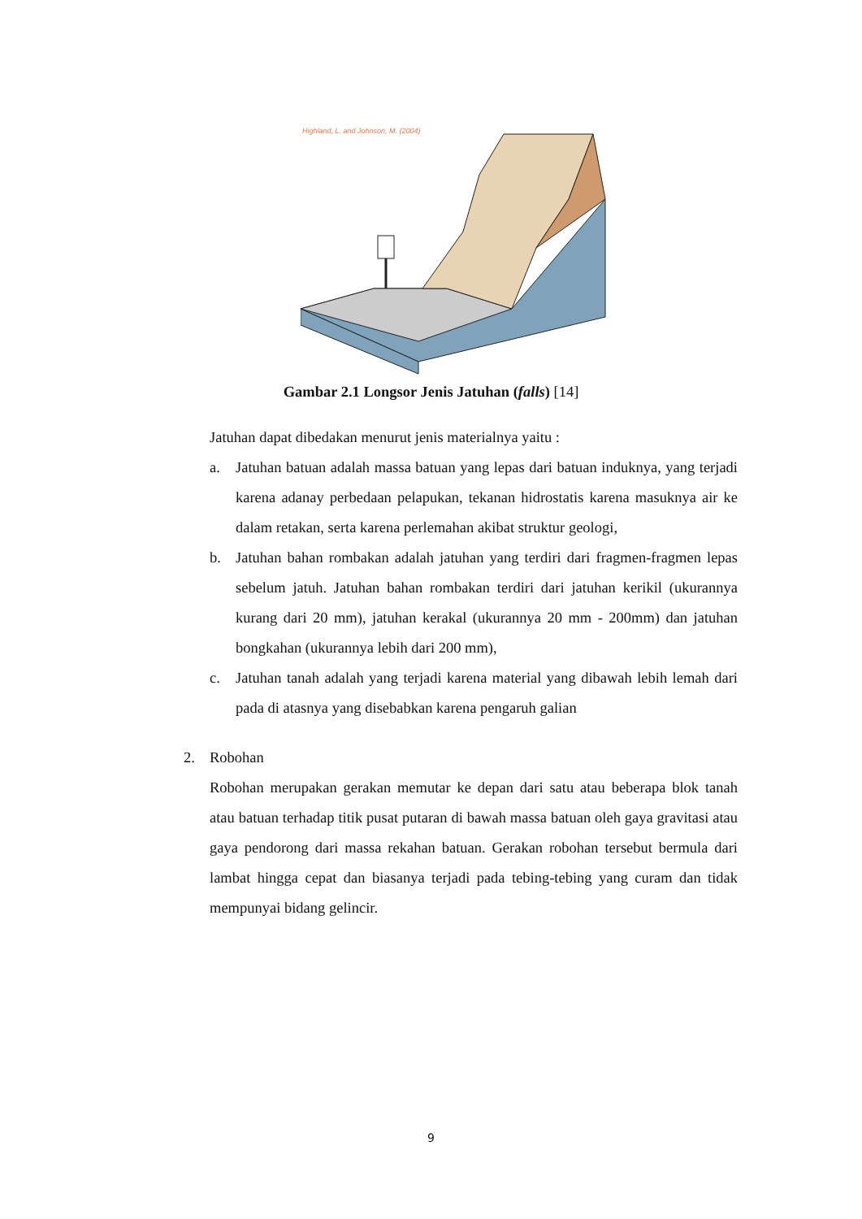Highland, L. and Johnson, M. (2004)
Gambar 2.1 Longsor Jenis Jatuhan (falls) [14]
Jatuhan dapat dibedakan menurut jenis materialnya yaitu :
a. Jatuhan batuan adalah massa batuan yang lepas dari batuan induknya, yang terjadi karena adanay perbedaan pelapukan, tekanan hidrostatis karena masuknya air ke dalam retakan, serta karena perlemahan akibat struktur geologi,
b. Jatuhan bahan rombakan adalah jatuhan yang terdiri dari fragmen-fragmen lepas sebelum jatuh. Jatuhan bahan rombakan terdiri dari jatuhan kerikil (ukurannya kurang dari 20 mm), jatuhan kerakal (ukurannya 20 mm - 200mm) dan jatuhan bongkahan (ukurannya lebih dari 200 mm),
c. Jatuhan tanah adalah yang terjadi karena material yang dibawah lebih lemah dari pada di atasnya yang disebabkan karena pengaruh galian
2. Robohan
Robohan merupakan gerakan memutar ke depan dari satu atau beberapa blok tanah atau batuan terhadap titik pusat putaran di bawah massa batuan oleh gaya gravitasi atau gaya pendorong dari massa rekahan batuan. Gerakan robohan tersebut bermula dari lambat hingga cepat dan biasanya terjadi pada tebing-tebing yang curam dan tidak mempunyai bidang gelincir.
9